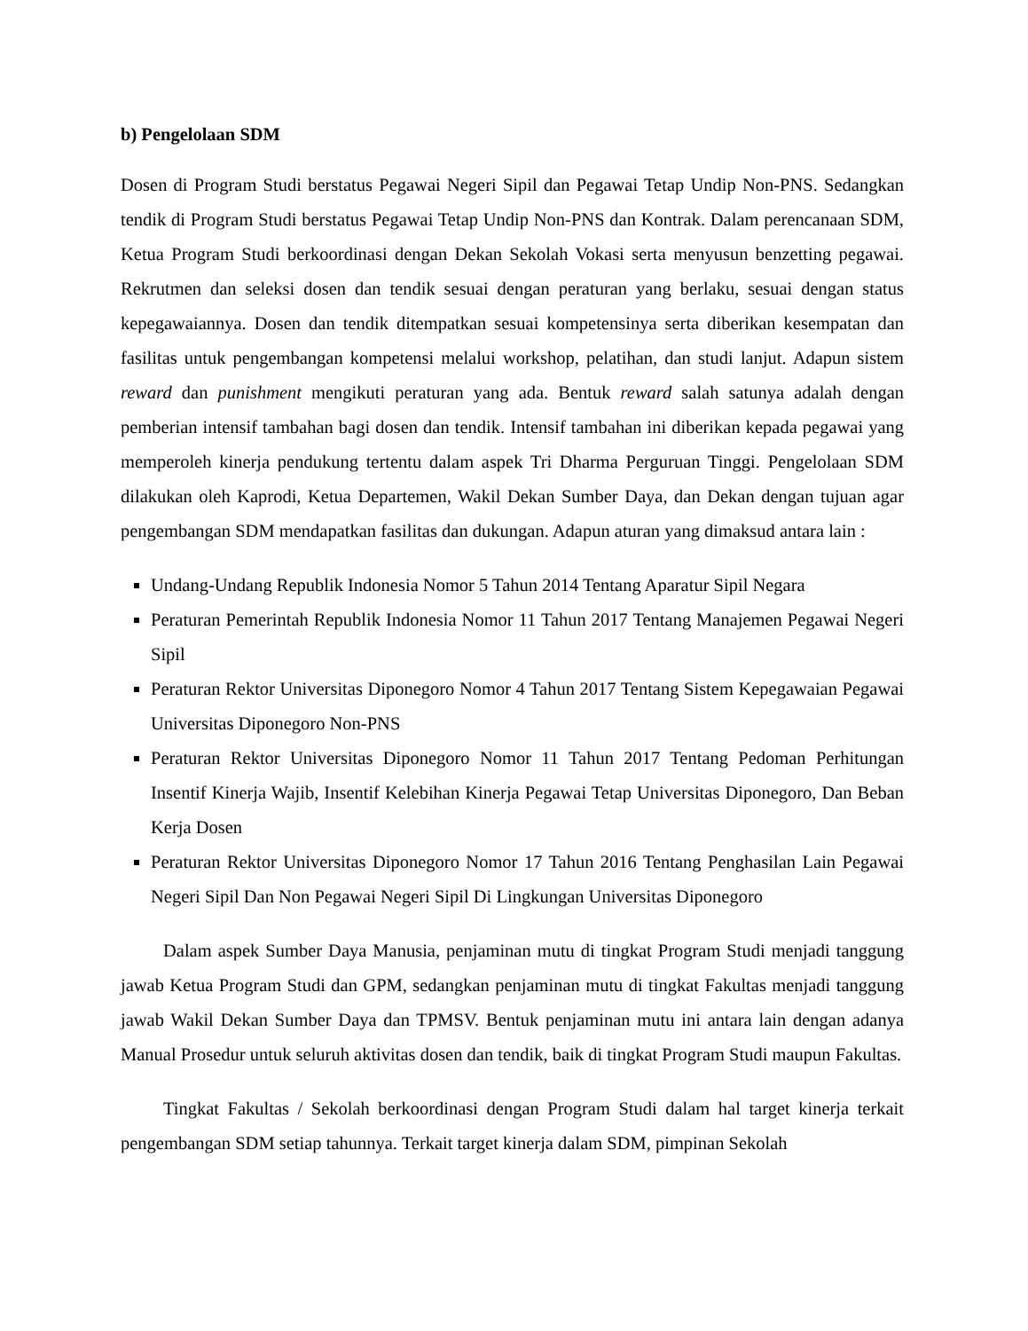b) Pengelolaan SDM
Dosen di Program Studi berstatus Pegawai Negeri Sipil dan Pegawai Tetap Undip Non-PNS. Sedangkan tendik di Program Studi berstatus Pegawai Tetap Undip Non-PNS dan Kontrak. Dalam perencanaan SDM, Ketua Program Studi berkoordinasi dengan Dekan Sekolah Vokasi serta menyusun benzetting pegawai. Rekrutmen dan seleksi dosen dan tendik sesuai dengan peraturan yang berlaku, sesuai dengan status kepegawaiannya. Dosen dan tendik ditempatkan sesuai kompetensinya serta diberikan kesempatan dan fasilitas untuk pengembangan kompetensi melalui workshop, pelatihan, dan studi lanjut. Adapun sistem reward dan punishment mengikuti peraturan yang ada. Bentuk reward salah satunya adalah dengan pemberian intensif tambahan bagi dosen dan tendik. Intensif tambahan ini diberikan kepada pegawai yang memperoleh kinerja pendukung tertentu dalam aspek Tri Dharma Perguruan Tinggi. Pengelolaan SDM dilakukan oleh Kaprodi, Ketua Departemen, Wakil Dekan Sumber Daya, dan Dekan dengan tujuan agar pengembangan SDM mendapatkan fasilitas dan dukungan. Adapun aturan yang dimaksud antara lain :
Undang-Undang Republik Indonesia Nomor 5 Tahun 2014 Tentang Aparatur Sipil Negara
Peraturan Pemerintah Republik Indonesia Nomor 11 Tahun 2017 Tentang Manajemen Pegawai Negeri Sipil
Peraturan Rektor Universitas Diponegoro Nomor 4 Tahun 2017 Tentang Sistem Kepegawaian Pegawai Universitas Diponegoro Non-PNS
Peraturan Rektor Universitas Diponegoro Nomor 11 Tahun 2017 Tentang Pedoman Perhitungan Insentif Kinerja Wajib, Insentif Kelebihan Kinerja Pegawai Tetap Universitas Diponegoro, Dan Beban Kerja Dosen
Peraturan Rektor Universitas Diponegoro Nomor 17 Tahun 2016 Tentang Penghasilan Lain Pegawai Negeri Sipil Dan Non Pegawai Negeri Sipil Di Lingkungan Universitas Diponegoro
Dalam aspek Sumber Daya Manusia, penjaminan mutu di tingkat Program Studi menjadi tanggung jawab Ketua Program Studi dan GPM, sedangkan penjaminan mutu di tingkat Fakultas menjadi tanggung jawab Wakil Dekan Sumber Daya dan TPMSV. Bentuk penjaminan mutu ini antara lain dengan adanya Manual Prosedur untuk seluruh aktivitas dosen dan tendik, baik di tingkat Program Studi maupun Fakultas.
Tingkat Fakultas / Sekolah berkoordinasi dengan Program Studi dalam hal target kinerja terkait pengembangan SDM setiap tahunnya. Terkait target kinerja dalam SDM, pimpinan Sekolah